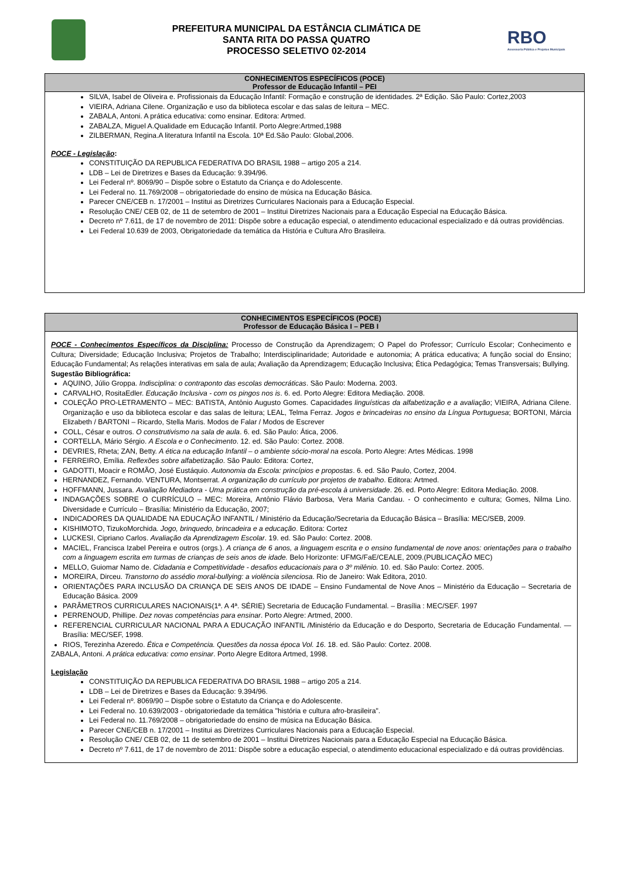PREFEITURA MUNICIPAL DA ESTÂNCIA CLIMÁTICA DE
SANTA RITA DO PASSA QUATRO
PROCESSO SELETIVO 02-2014
RBO
Assessoria Pública e Projetos Municipais
CONHECIMENTOS ESPECÍFICOS (POCE)
Professor de Educação Infantil – PEI
SILVA, Isabel de Oliveira e. Profissionais da Educação Infantil: Formação e construção de identidades. 2ª Edição. São Paulo: Cortez,2003
VIEIRA, Adriana Cilene. Organização e uso da biblioteca escolar e das salas de leitura – MEC.
ZABALA, Antoni. A prática educativa: como ensinar. Editora: Artmed.
ZABALZA, Miguel A.Qualidade em Educação Infantil. Porto Alegre:Artmed,1988
ZILBERMAN, Regina.A literatura Infantil na Escola. 10ª Ed.São Paulo: Global,2006.
POCE - Legislação:
CONSTITUIÇÃO DA REPUBLICA FEDERATIVA DO BRASIL 1988 – artigo 205 a 214.
LDB – Lei de Diretrizes e Bases da Educação: 9.394/96.
Lei Federal nº. 8069/90 – Dispõe sobre o Estatuto da Criança e do Adolescente.
Lei Federal no. 11.769/2008 – obrigatoriedade do ensino de música na Educação Básica.
Parecer CNE/CEB n. 17/2001 – Institui as Diretrizes Curriculares Nacionais para a Educação Especial.
Resolução CNE/ CEB 02, de 11 de setembro de 2001 – Institui Diretrizes Nacionais para a Educação Especial na Educação Básica.
Decreto nº 7.611, de 17 de novembro de 2011: Dispõe sobre a educação especial, o atendimento educacional especializado e dá outras providências.
Lei Federal 10.639 de 2003, Obrigatoriedade da temática da História e Cultura Afro Brasileira.
CONHECIMENTOS ESPECÍFICOS (POCE)
Professor de Educação Básica I – PEB I
POCE - Conhecimentos Específicos da Disciplina: Processo de Construção da Aprendizagem; O Papel do Professor; Currículo Escolar; Conhecimento e Cultura; Diversidade; Educação Inclusiva; Projetos de Trabalho; Interdisciplinaridade; Autoridade e autonomia; A prática educativa; A função social do Ensino; Educação Fundamental; As relações interativas em sala de aula; Avaliação da Aprendizagem; Educação Inclusiva; Ética Pedagógica; Temas Transversais; Bullying.
Sugestão Bibliográfica:
AQUINO, Júlio Groppa. Indisciplina: o contraponto das escolas democráticas. São Paulo: Moderna. 2003.
CARVALHO, RositaEdler. Educação Inclusiva - com os pingos nos is. 6. ed. Porto Alegre: Editora Mediação. 2008.
COLEÇÃO PRO-LETRAMENTO – MEC: BATISTA, Antônio Augusto Gomes. Capacidades linguísticas da alfabetização e a avaliação; VIEIRA, Adriana Cilene. Organização e uso da biblioteca escolar e das salas de leitura; LEAL, Telma Ferraz. Jogos e brincadeiras no ensino da Língua Portuguesa; BORTONI, Márcia Elizabeth / BARTONI – Ricardo, Stella Maris. Modos de Falar / Modos de Escrever
COLL, César e outros. O construtivismo na sala de aula. 6. ed. São Paulo: Ática, 2006.
CORTELLA, Mário Sérgio. A Escola e o Conhecimento. 12. ed. São Paulo: Cortez. 2008.
DEVRIES, Rheta; ZAN, Betty. A ética na educação Infantil – o ambiente sócio-moral na escola. Porto Alegre: Artes Médicas. 1998
FERREIRO, Emília. Reflexões sobre alfabetização. São Paulo: Editora: Cortez,
GADOTTI, Moacir e ROMÃO, José Eustáquio. Autonomia da Escola: princípios e propostas. 6. ed. São Paulo, Cortez, 2004.
HERNANDEZ, Fernando. VENTURA, Montserrat. A organização do currículo por projetos de trabalho. Editora: Artmed.
HOFFMANN, Jussara. Avaliação Mediadora - Uma prática em construção da pré-escola à universidade. 26. ed. Porto Alegre: Editora Mediação. 2008.
INDAGAÇÕES SOBRE O CURRÍCULO – MEC: Moreira, Antônio Flávio Barbosa, Vera Maria Candau. - O conhecimento e cultura; Gomes, Nilma Lino. Diversidade e Currículo – Brasília: Ministério da Educação, 2007;
INDICADORES DA QUALIDADE NA EDUCAÇÃO INFANTIL / Ministério da Educação/Secretaria da Educação Básica – Brasília: MEC/SEB, 2009.
KISHIMOTO, TizukoMorchida. Jogo, brinquedo, brincadeira e a educação. Editora: Cortez
LUCKESI, Cipriano Carlos. Avaliação da Aprendizagem Escolar. 19. ed. São Paulo: Cortez. 2008.
MACIEL, Francisca Izabel Pereira e outros (orgs.). A criança de 6 anos, a linguagem escrita e o ensino fundamental de nove anos: orientações para o trabalho com a linguagem escrita em turmas de crianças de seis anos de idade. Belo Horizonte: UFMG/FaE/CEALE, 2009.(PUBLICAÇÃO MEC)
MELLO, Guiomar Namo de. Cidadania e Competitividade - desafios educacionais para o 3º milênio. 10. ed. São Paulo: Cortez. 2005.
MOREIRA, Dirceu. Transtorno do assédio moral-bullying: a violência silenciosa. Rio de Janeiro: Wak Editora, 2010.
ORIENTAÇÕES PARA INCLUSÃO DA CRIANÇA DE SEIS ANOS DE IDADE – Ensino Fundamental de Nove Anos – Ministério da Educação – Secretaria de Educação Básica. 2009
PARÂMETROS CURRICULARES NACIONAIS(1ª. A 4ª. SÉRIE) Secretaria de Educação Fundamental. – Brasília : MEC/SEF. 1997
PERRENOUD, Phillipe. Dez novas competências para ensinar. Porto Alegre: Artmed, 2000.
REFERENCIAL CURRICULAR NACIONAL PARA A EDUCAÇÃO INFANTIL /Ministério da Educação e do Desporto, Secretaria de Educação Fundamental. — Brasília: MEC/SEF, 1998.
RIOS, Terezinha Azeredo. Ética e Competência. Questões da nossa época Vol. 16. 18. ed. São Paulo: Cortez. 2008.
ZABALA, Antoni. A prática educativa: como ensinar. Porto Alegre Editora Artmed, 1998.
Legislação
CONSTITUIÇÃO DA REPUBLICA FEDERATIVA DO BRASIL 1988 – artigo 205 a 214.
LDB – Lei de Diretrizes e Bases da Educação: 9.394/96.
Lei Federal nº. 8069/90 – Dispõe sobre o Estatuto da Criança e do Adolescente.
Lei Federal no. 10.639/2003 - obrigatoriedade da temática "história e cultura afro-brasileira".
Lei Federal no. 11.769/2008 – obrigatoriedade do ensino de música na Educação Básica.
Parecer CNE/CEB n. 17/2001 – Institui as Diretrizes Curriculares Nacionais para a Educação Especial.
Resolução CNE/ CEB 02, de 11 de setembro de 2001 – Institui Diretrizes Nacionais para a Educação Especial na Educação Básica.
Decreto nº 7.611, de 17 de novembro de 2011: Dispõe sobre a educação especial, o atendimento educacional especializado e dá outras providências.